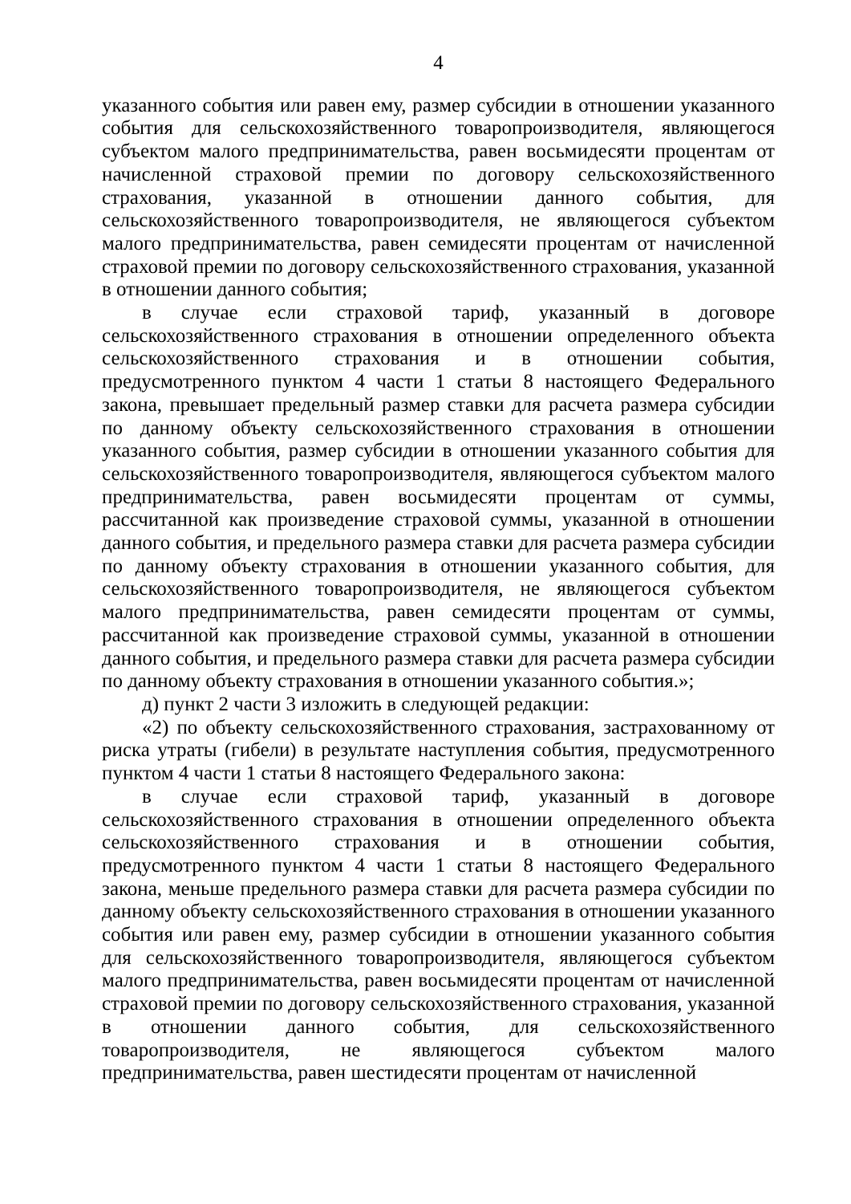4
указанного события или равен ему, размер субсидии в отношении указанного события для сельскохозяйственного товаропроизводителя, являющегося субъектом малого предпринимательства, равен восьмидесяти процентам от начисленной страховой премии по договору сельскохозяйственного страхования, указанной в отношении данного события, для сельскохозяйственного товаропроизводителя, не являющегося субъектом малого предпринимательства, равен семидесяти процентам от начисленной страховой премии по договору сельскохозяйственного страхования, указанной в отношении данного события;
в случае если страховой тариф, указанный в договоре сельскохозяйственного страхования в отношении определенного объекта сельскохозяйственного страхования и в отношении события, предусмотренного пунктом 4 части 1 статьи 8 настоящего Федерального закона, превышает предельный размер ставки для расчета размера субсидии по данному объекту сельскохозяйственного страхования в отношении указанного события, размер субсидии в отношении указанного события для сельскохозяйственного товаропроизводителя, являющегося субъектом малого предпринимательства, равен восьмидесяти процентам от суммы, рассчитанной как произведение страховой суммы, указанной в отношении данного события, и предельного размера ставки для расчета размера субсидии по данному объекту страхования в отношении указанного события, для сельскохозяйственного товаропроизводителя, не являющегося субъектом малого предпринимательства, равен семидесяти процентам от суммы, рассчитанной как произведение страховой суммы, указанной в отношении данного события, и предельного размера ставки для расчета размера субсидии по данному объекту страхования в отношении указанного события.»;
д) пункт 2 части 3 изложить в следующей редакции:
«2) по объекту сельскохозяйственного страхования, застрахованному от риска утраты (гибели) в результате наступления события, предусмотренного пунктом 4 части 1 статьи 8 настоящего Федерального закона:
в случае если страховой тариф, указанный в договоре сельскохозяйственного страхования в отношении определенного объекта сельскохозяйственного страхования и в отношении события, предусмотренного пунктом 4 части 1 статьи 8 настоящего Федерального закона, меньше предельного размера ставки для расчета размера субсидии по данному объекту сельскохозяйственного страхования в отношении указанного события или равен ему, размер субсидии в отношении указанного события для сельскохозяйственного товаропроизводителя, являющегося субъектом малого предпринимательства, равен восьмидесяти процентам от начисленной страховой премии по договору сельскохозяйственного страхования, указанной в отношении данного события, для сельскохозяйственного товаропроизводителя, не являющегося субъектом малого предпринимательства, равен шестидесяти процентам от начисленной